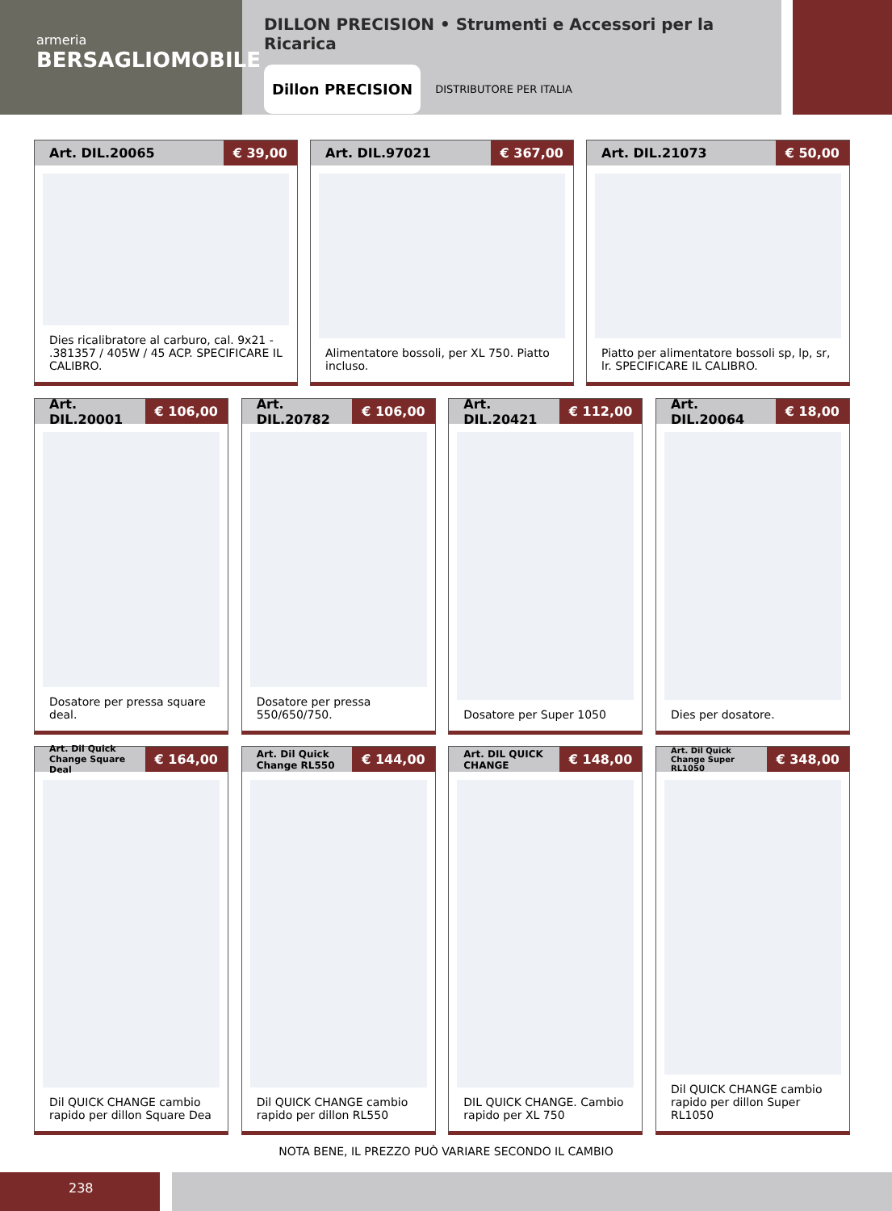armeria
BERSAGLIOMOBILE
DILLON PRECISION • Strumenti e Accessori per la Ricarica
Dillon PRECISION
DISTRIBUTORE PER ITALIA
Art. DIL.20065 € 39,00
Dies ricalibratore al carburo, cal. 9x21 - .381357 / 405W / 45 ACP. SPECIFICARE IL CALIBRO.
Art. DIL.97021 € 367,00
Alimentatore bossoli, per XL 750. Piatto incluso.
Art. DIL.21073 € 50,00
Piatto per alimentatore bossoli sp, lp, sr, lr. SPECIFICARE IL CALIBRO.
Art. DIL.20001 € 106,00
Dosatore per pressa square deal.
Art. DIL.20782 € 106,00
Dosatore per pressa 550/650/750.
Art. DIL.20421 € 112,00
Dosatore per Super 1050
Art. DIL.20064 € 18,00
Dies per dosatore.
Art. Dil Quick Change Square Deal € 164,00
Dil QUICK CHANGE cambio rapido per dillon Square Dea
Art. Dil Quick Change RL550 € 144,00
Dil QUICK CHANGE cambio rapido per dillon RL550
Art. DIL QUICK CHANGE € 148,00
DIL QUICK CHANGE. Cambio rapido per XL 750
Art. Dil Quick Change Super RL1050 € 348,00
Dil QUICK CHANGE cambio rapido per dillon Super RL1050
NOTA BENE, IL PREZZO PUÒ VARIARE SECONDO IL CAMBIO
238